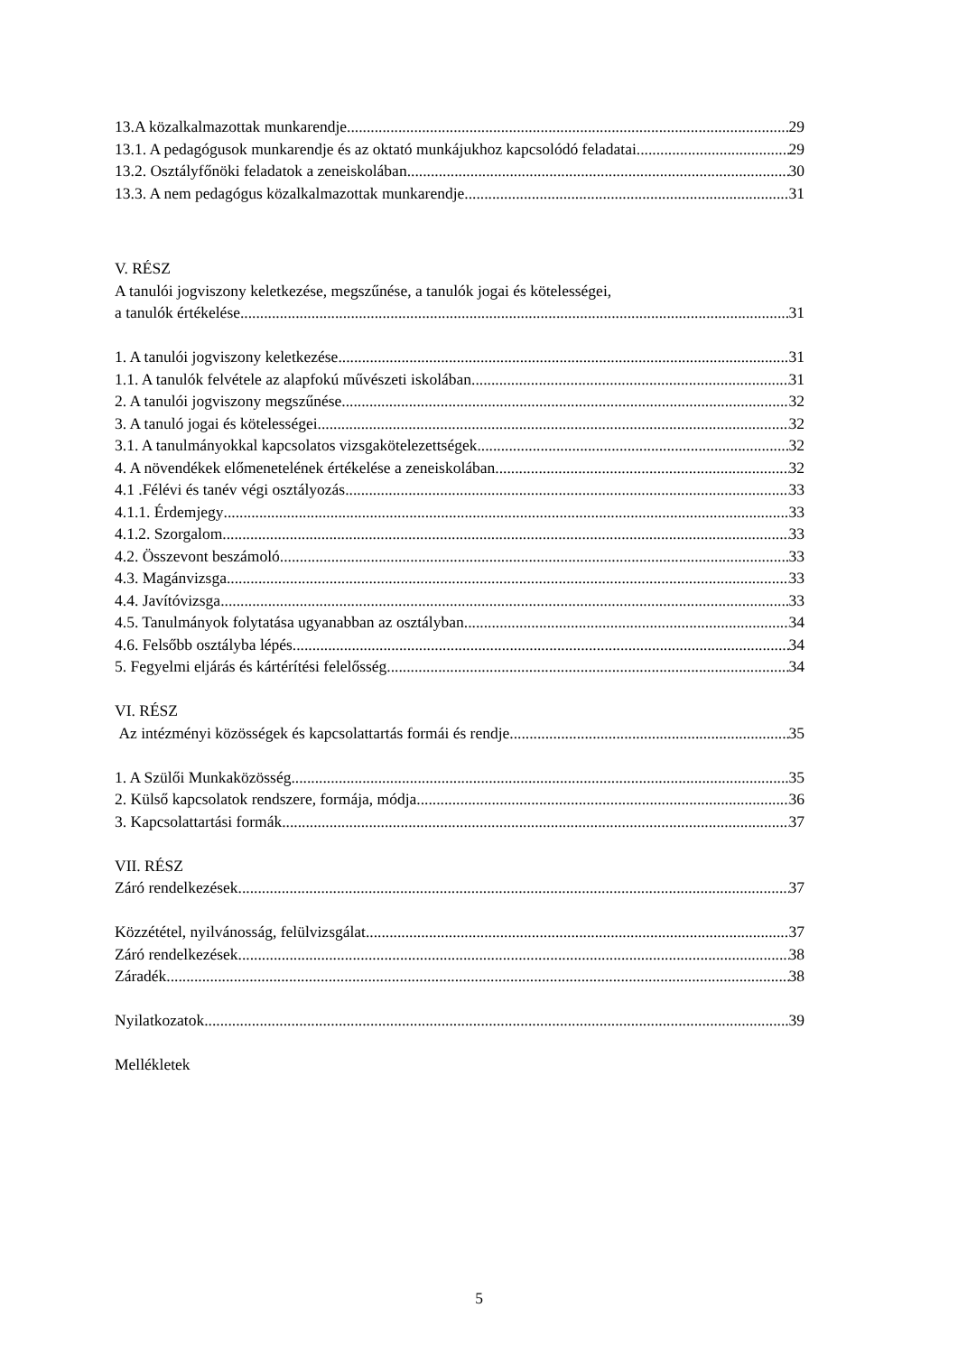13.A közalkalmazottak munkarendje 29
13.1. A pedagógusok munkarendje és az oktató munkájukhoz kapcsolódó feladatai 29
13.2. Osztályfőnöki feladatok a zeneiskolában 30
13.3. A nem pedagógus közalkalmazottak munkarendje 31
V. RÉSZ
A tanulói jogviszony keletkezése, megszűnése, a tanulók jogai és kötelességei,
a tanulók értékelése 31
1. A tanulói jogviszony keletkezése 31
1.1. A tanulók felvétele az alapfokú művészeti iskolában 31
2. A tanulói jogviszony megszűnése 32
3. A tanuló jogai és kötelességei 32
3.1. A tanulmányokkal kapcsolatos vizsgakötelezettségek 32
4. A növendékek előmenetelének értékelése a zeneiskolában 32
4.1 .Félévi és tanév végi osztályozás 33
4.1.1. Érdemjegy 33
4.1.2. Szorgalom 33
4.2. Összevont beszámoló 33
4.3. Magánvizsga 33
4.4. Javítóvizsga 33
4.5. Tanulmányok folytatása ugyanabban az osztályban 34
4.6. Felsőbb osztályba lépés 34
5. Fegyelmi eljárás és kártérítési felelősség 34
VI. RÉSZ
Az intézményi közösségek és kapcsolattartás formái és rendje 35
1. A Szülői Munkaközösség 35
2. Külső kapcsolatok rendszere, formája, módja 36
3. Kapcsolattartási formák 37
VII. RÉSZ
Záró rendelkezések 37
Közzététel, nyilvánosság, felülvizsgálat 37
Záró rendelkezések 38
Záradék 38
Nyilatkozatok 39
Mellékletek
5